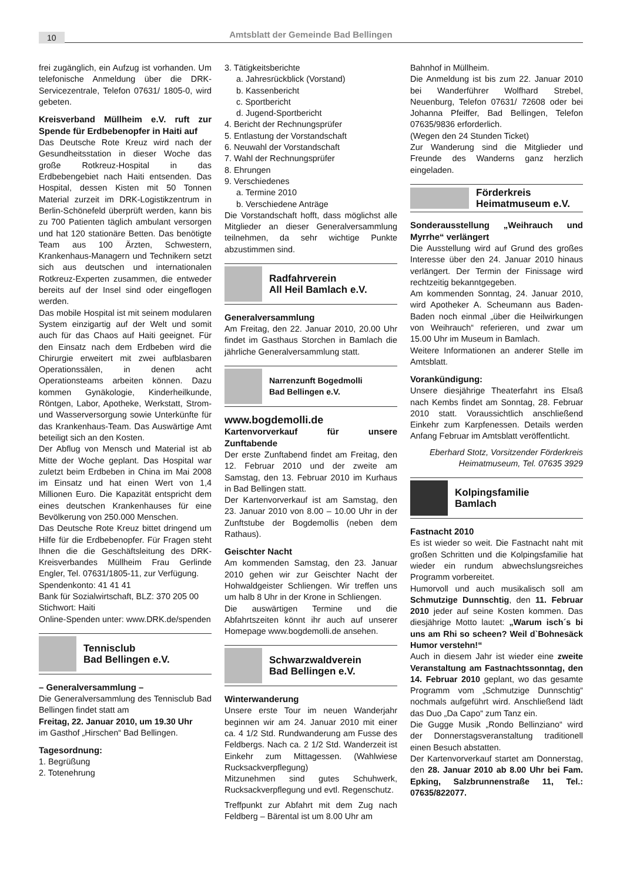10
Amtsblatt der Gemeinde Bad Bellingen
frei zugänglich, ein Aufzug ist vorhanden. Um telefonische Anmeldung über die DRK-Servicezentrale, Telefon 07631/ 1805-0, wird gebeten.
Kreisverband Müllheim e.V. ruft zur Spende für Erdbebenopfer in Haiti auf
Das Deutsche Rote Kreuz wird nach der Gesundheitsstation in dieser Woche das große Rotkreuz-Hospital in das Erdbebengebiet nach Haiti entsenden. Das Hospital, dessen Kisten mit 50 Tonnen Material zurzeit im DRK-Logistikzentrum in Berlin-Schönefeld überprüft werden, kann bis zu 700 Patienten täglich ambulant versorgen und hat 120 stationäre Betten. Das benötigte Team aus 100 Ärzten, Schwestern, Krankenhaus-Managern und Technikern setzt sich aus deutschen und internationalen Rotkreuz-Experten zusammen, die entweder bereits auf der Insel sind oder eingeflogen werden.
Das mobile Hospital ist mit seinem modularen System einzigartig auf der Welt und somit auch für das Chaos auf Haiti geeignet. Für den Einsatz nach dem Erdbeben wird die Chirurgie erweitert mit zwei aufblasbaren Operationssälen, in denen acht Operationsteams arbeiten können. Dazu kommen Gynäkologie, Kinderheilkunde, Röntgen, Labor, Apotheke, Werkstatt, Strom- und Wasserversorgung sowie Unterkünfte für das Krankenhaus-Team. Das Auswärtige Amt beteiligt sich an den Kosten.
Der Abflug von Mensch und Material ist ab Mitte der Woche geplant. Das Hospital war zuletzt beim Erdbeben in China im Mai 2008 im Einsatz und hat einen Wert von 1,4 Millionen Euro. Die Kapazität entspricht dem eines deutschen Krankenhauses für eine Bevölkerung von 250.000 Menschen.
Das Deutsche Rote Kreuz bittet dringend um Hilfe für die Erdbebenopfer. Für Fragen steht Ihnen die die Geschäftsleitung des DRK-Kreisverbandes Müllheim Frau Gerlinde Engler, Tel. 07631/1805-11, zur Verfügung.
Spendenkonto: 41 41 41
Bank für Sozialwirtschaft, BLZ: 370 205 00
Stichwort: Haiti
Online-Spenden unter: www.DRK.de/spenden
Tennisclub
Bad Bellingen e.V.
– Generalversammlung –
Die Generalversammlung des Tennisclub Bad Bellingen findet statt am
Freitag, 22. Januar 2010, um 19.30 Uhr
im Gasthof „Hirschen“ Bad Bellingen.
Tagesordnung:
1. Begrüßung
2. Totenehrung
3. Tätigkeitsberichte
a. Jahresrückblick (Vorstand)
b. Kassenbericht
c. Sportbericht
d. Jugend-Sportbericht
4. Bericht der Rechnungsprüfer
5. Entlastung der Vorstandschaft
6. Neuwahl der Vorstandschaft
7. Wahl der Rechnungsprüfer
8. Ehrungen
9. Verschiedenes
a. Termine 2010
b. Verschiedene Anträge
Die Vorstandschaft hofft, dass möglichst alle Mitglieder an dieser Generalversammlung teilnehmen, da sehr wichtige Punkte abzustimmen sind.
Radfahrverein
All Heil Bamlach e.V.
Generalversammlung
Am Freitag, den 22. Januar 2010, 20.00 Uhr findet im Gasthaus Storchen in Bamlach die jährliche Generalversammlung statt.
Narrenzunft Bogedmolli
Bad Bellingen e.V.
www.bogdemolli.de
Kartenvorverkauf für unsere Zunftabende
Der erste Zunftabend findet am Freitag, den 12. Februar 2010 und der zweite am Samstag, den 13. Februar 2010 im Kurhaus in Bad Bellingen statt.
Der Kartenvorverkauf ist am Samstag, den 23. Januar 2010 von 8.00 – 10.00 Uhr in der Zunftstube der Bogdemollis (neben dem Rathaus).
Geischter Nacht
Am kommenden Samstag, den 23. Januar 2010 gehen wir zur Geischter Nacht der Hohwaldgeister Schliengen. Wir treffen uns um halb 8 Uhr in der Krone in Schliengen.
Die auswärtigen Termine und die Abfahrtszeiten könnt ihr auch auf unserer Homepage www.bogdemolli.de ansehen.
Schwarzwaldverein
Bad Bellingen e.V.
Winterwanderung
Unsere erste Tour im neuen Wanderjahr beginnen wir am 24. Januar 2010 mit einer ca. 4 1/2 Std. Rundwanderung am Fusse des Feldbergs. Nach ca. 2 1/2 Std. Wanderzeit ist Einkehr zum Mittagessen. (Wahlwiese Rucksackverpflegung)
Mitzunehmen sind gutes Schuhwerk, Rucksackverpflegung und evtl. Regenschutz.
Treffpunkt zur Abfahrt mit dem Zug nach Feldberg – Bärental ist um 8.00 Uhr am
Bahnhof in Müllheim.
Die Anmeldung ist bis zum 22. Januar 2010 bei Wanderführer Wolfhard Strebel, Neuenburg, Telefon 07631/ 72608 oder bei Johanna Pfeiffer, Bad Bellingen, Telefon 07635/9836 erforderlich.
(Wegen den 24 Stunden Ticket)
Zur Wanderung sind die Mitglieder und Freunde des Wanderns ganz herzlich eingeladen.
Förderkreis
Heimatmuseum e.V.
Sonderausstellung „Weihrauch und Myrrhe“ verlängert
Die Ausstellung wird auf Grund des großes Interesse über den 24. Januar 2010 hinaus verlängert. Der Termin der Finissage wird rechtzeitig bekanntgegeben.
Am kommenden Sonntag, 24. Januar 2010, wird Apotheker A. Scheumann aus Baden-Baden noch einmal „über die Heilwirkungen von Weihrauch“ referieren, und zwar um 15.00 Uhr im Museum in Bamlach.
Weitere Informationen an anderer Stelle im Amtsblatt.
Vorankündigung:
Unsere diesjährige Theaterfahrt ins Elsaß nach Kembs findet am Sonntag, 28. Februar 2010 statt. Voraussichtlich anschließend Einkehr zum Karpfenessen. Details werden Anfang Februar im Amtsblatt veröffentlicht.
Eberhard Stotz, Vorsitzender Förderkreis Heimatmuseum, Tel. 07635 3929
Kolpingsfamilie
Bamlach
Fastnacht 2010
Es ist wieder so weit. Die Fastnacht naht mit großen Schritten und die Kolpingsfamilie hat wieder ein rundum abwechslungsreiches Programm vorbereitet.
Humorvoll und auch musikalisch soll am Schmutzige Dunnschtig, den 11. Februar 2010 jeder auf seine Kosten kommen. Das diesjährige Motto lautet: „Warum isch´s bi uns am Rhi so scheen? Weil d`Bohnesäck Humor verstehn!“
Auch in diesem Jahr ist wieder eine zweite Veranstaltung am Fastnachtssonntag, den 14. Februar 2010 geplant, wo das gesamte Programm vom „Schmutzige Dunnschtig“ nochmals aufgeführt wird. Anschließend lädt das Duo „Da Capo“ zum Tanz ein.
Die Gugge Musik „Rondo Bellinziano“ wird der Donnerstagsveranstaltung traditionell einen Besuch abstatten.
Der Kartenvorverkauf startet am Donnerstag, den 28. Januar 2010 ab 8.00 Uhr bei Fam. Epking, Salzbrunnenstraße 11, Tel.: 07635/822077.